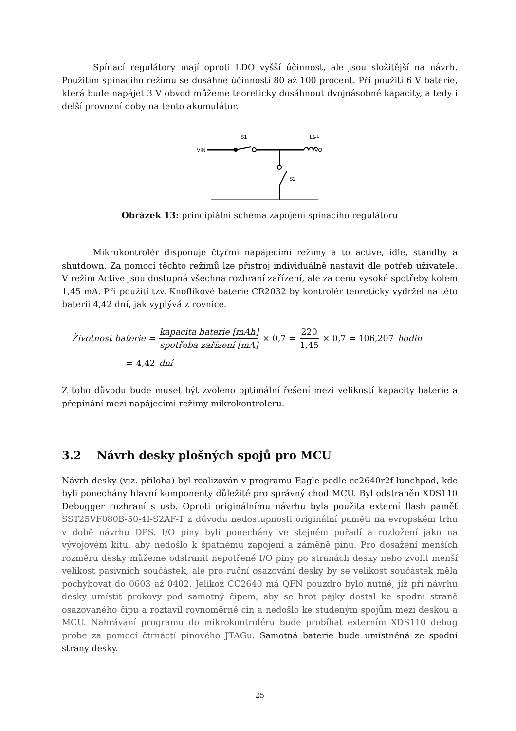Spínací regulátory mají oproti LDO vyšší účinnost, ale jsou složitější na návrh. Použitím spínacího režimu se dosáhne účinnosti 80 až 100 procent. Při použiti 6 V baterie, která bude napájet 3 V obvod můžeme teoreticky dosáhnout dvojnásobné kapacity, a tedy i delší provozní doby na tento akumulátor.
VIN
S1
L1
L1
VO
S2
Obrázek 13: principiální schéma zapojení spínacího regulátoru
Mikrokontrolér disponuje čtyřmi napájecími režimy a to active, idle, standby a shutdown. Za pomocí těchto režimů lze přistroj individuálně nastavit dle potřeb uživatele. V režim Active jsou dostupná všechna rozhraní zařízení, ale za cenu vysoké spotřeby kolem 1,45 mA. Při použití tzv. Knoflíkové baterie CR2032 by kontrolér teoreticky vydržel na této baterii 4,42 dní, jak vyplývá z rovnice.
Životnost baterie = kapacita baterie [mAh] spotřeba zařízení [mA] × 0,7 = 220 1,45 × 0,7 = 106,207 hodin
= 4,42 dní
Z toho důvodu bude muset být zvoleno optimální řešení mezi velikostí kapacity baterie a přepínání mezi napájecími režimy mikrokontroleru.
3.2 Návrh desky plošných spojů pro MCU
Návrh desky (viz. příloha) byl realizován v programu Eagle podle cc2640r2f lunchpad, kde byli ponechány hlavní komponenty důležité pro správný chod MCU. Byl odstraněn XDS110 Debugger rozhraní s usb. Oproti originálnímu návrhu byla použita externí flash paměť SST25VF080B-50-4I-S2AF-T z důvodu nedostupnosti originální paměti na evropském trhu v době návrhu DPS. I/O piny byli ponechány ve stejném pořadí a rozložení jako na vývojovém kitu, aby nedošlo k špatnému zapojení a záměně pinu. Pro dosažení menších rozměru desky můžeme odstranit nepotřené I/O piny po stranách desky nebo zvolit menší velikost pasivních součástek, ale pro ruční osazování desky by se velikost součástek měla pochybovat do 0603 až 0402. Jelikož CC2640 má QFN pouzdro bylo nutné, jíž při návrhu desky umístit prokovy pod samotný čipem, aby se hrot pájky dostal ke spodní straně osazovaného čipu a roztavil rovnoměrně cín a nedošlo ke studeným spojům mezi deskou a MCU. Nahrávaní programu do mikrokontroléru bude probíhat externím XDS110 debug probe za pomocí čtrnáctí pinového JTAGu. Samotná baterie bude umístněná ze spodní strany desky.
25